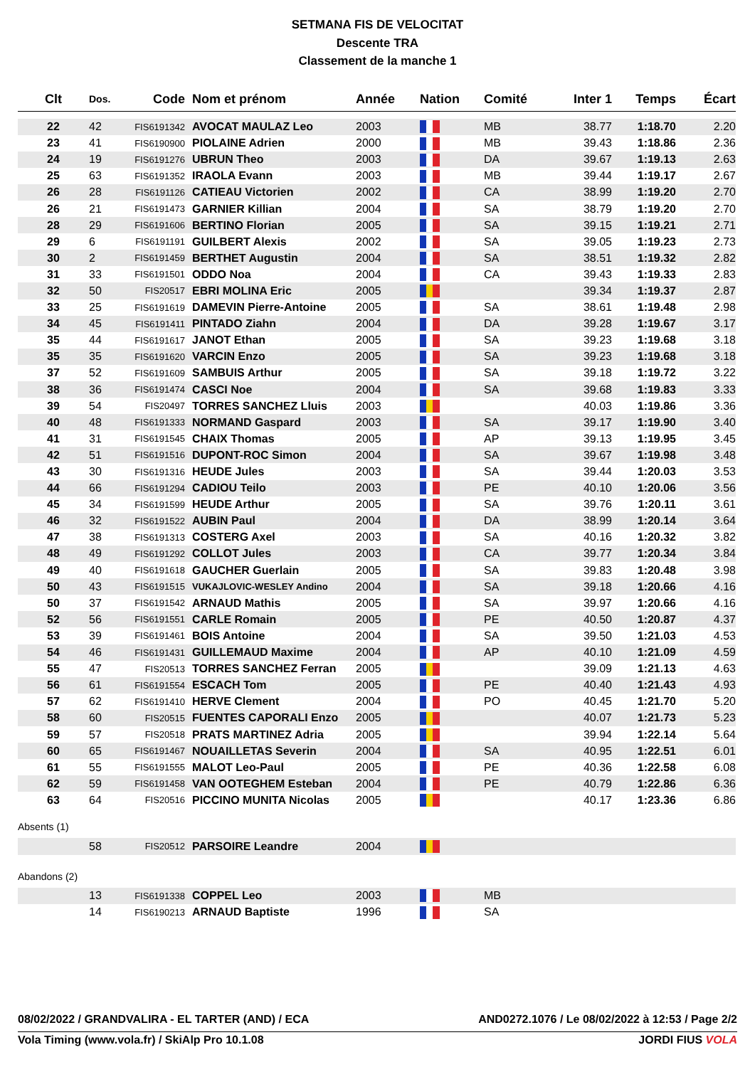SETMANA FIS DE VELOCITAT
Descente TRA
Classement de la manche 1
| Clt | Dos. | Code | Nom et prénom | Année | Nation | Comité | Inter 1 | Temps | Écart |
| --- | --- | --- | --- | --- | --- | --- | --- | --- | --- |
| 22 | 42 | FIS6191342 | AVOCAT MAULAZ Leo | 2003 | | MB | 38.77 | 1:18.70 | 2.20 |
| 23 | 41 | FIS6190900 | PIOLAINE Adrien | 2000 | | MB | 39.43 | 1:18.86 | 2.36 |
| 24 | 19 | FIS6191276 | UBRUN Theo | 2003 | | DA | 39.67 | 1:19.13 | 2.63 |
| 25 | 63 | FIS6191352 | IRAOLA Evann | 2003 | | MB | 39.44 | 1:19.17 | 2.67 |
| 26 | 28 | FIS6191126 | CATIEAU Victorien | 2002 | | CA | 38.99 | 1:19.20 | 2.70 |
| 26 | 21 | FIS6191473 | GARNIER Killian | 2004 | | SA | 38.79 | 1:19.20 | 2.70 |
| 28 | 29 | FIS6191606 | BERTINO Florian | 2005 | | SA | 39.15 | 1:19.21 | 2.71 |
| 29 | 6 | FIS6191191 | GUILBERT Alexis | 2002 | | SA | 39.05 | 1:19.23 | 2.73 |
| 30 | 2 | FIS6191459 | BERTHET Augustin | 2004 | | SA | 38.51 | 1:19.32 | 2.82 |
| 31 | 33 | FIS6191501 | ODDO Noa | 2004 | | CA | 39.43 | 1:19.33 | 2.83 |
| 32 | 50 | FIS20517 | EBRI MOLINA Eric | 2005 | | | 39.34 | 1:19.37 | 2.87 |
| 33 | 25 | FIS6191619 | DAMEVIN Pierre-Antoine | 2005 | | SA | 38.61 | 1:19.48 | 2.98 |
| 34 | 45 | FIS6191411 | PINTADO Ziahn | 2004 | | DA | 39.28 | 1:19.67 | 3.17 |
| 35 | 44 | FIS6191617 | JANOT Ethan | 2005 | | SA | 39.23 | 1:19.68 | 3.18 |
| 35 | 35 | FIS6191620 | VARCIN Enzo | 2005 | | SA | 39.23 | 1:19.68 | 3.18 |
| 37 | 52 | FIS6191609 | SAMBUIS Arthur | 2005 | | SA | 39.18 | 1:19.72 | 3.22 |
| 38 | 36 | FIS6191474 | CASCI Noe | 2004 | | SA | 39.68 | 1:19.83 | 3.33 |
| 39 | 54 | FIS20497 | TORRES SANCHEZ Lluis | 2003 | | | 40.03 | 1:19.86 | 3.36 |
| 40 | 48 | FIS6191333 | NORMAND Gaspard | 2003 | | SA | 39.17 | 1:19.90 | 3.40 |
| 41 | 31 | FIS6191545 | CHAIX Thomas | 2005 | | AP | 39.13 | 1:19.95 | 3.45 |
| 42 | 51 | FIS6191516 | DUPONT-ROC Simon | 2004 | | SA | 39.67 | 1:19.98 | 3.48 |
| 43 | 30 | FIS6191316 | HEUDE Jules | 2003 | | SA | 39.44 | 1:20.03 | 3.53 |
| 44 | 66 | FIS6191294 | CADIOU Teilo | 2003 | | PE | 40.10 | 1:20.06 | 3.56 |
| 45 | 34 | FIS6191599 | HEUDE Arthur | 2005 | | SA | 39.76 | 1:20.11 | 3.61 |
| 46 | 32 | FIS6191522 | AUBIN Paul | 2004 | | DA | 38.99 | 1:20.14 | 3.64 |
| 47 | 38 | FIS6191313 | COSTERG Axel | 2003 | | SA | 40.16 | 1:20.32 | 3.82 |
| 48 | 49 | FIS6191292 | COLLOT Jules | 2003 | | CA | 39.77 | 1:20.34 | 3.84 |
| 49 | 40 | FIS6191618 | GAUCHER Guerlain | 2005 | | SA | 39.83 | 1:20.48 | 3.98 |
| 50 | 43 | FIS6191515 | VUKAJLOVIC-WESLEY Andino | 2004 | | SA | 39.18 | 1:20.66 | 4.16 |
| 50 | 37 | FIS6191542 | ARNAUD Mathis | 2005 | | SA | 39.97 | 1:20.66 | 4.16 |
| 52 | 56 | FIS6191551 | CARLE Romain | 2005 | | PE | 40.50 | 1:20.87 | 4.37 |
| 53 | 39 | FIS6191461 | BOIS Antoine | 2004 | | SA | 39.50 | 1:21.03 | 4.53 |
| 54 | 46 | FIS6191431 | GUILLEMAUD Maxime | 2004 | | AP | 40.10 | 1:21.09 | 4.59 |
| 55 | 47 | FIS20513 | TORRES SANCHEZ Ferran | 2005 | | | 39.09 | 1:21.13 | 4.63 |
| 56 | 61 | FIS6191554 | ESCACH Tom | 2005 | | PE | 40.40 | 1:21.43 | 4.93 |
| 57 | 62 | FIS6191410 | HERVE Clement | 2004 | | PO | 40.45 | 1:21.70 | 5.20 |
| 58 | 60 | FIS20515 | FUENTES CAPORALI Enzo | 2005 | | | 40.07 | 1:21.73 | 5.23 |
| 59 | 57 | FIS20518 | PRATS MARTINEZ Adria | 2005 | | | 39.94 | 1:22.14 | 5.64 |
| 60 | 65 | FIS6191467 | NOUAILLETAS Severin | 2004 | | SA | 40.95 | 1:22.51 | 6.01 |
| 61 | 55 | FIS6191555 | MALOT Leo-Paul | 2005 | | PE | 40.36 | 1:22.58 | 6.08 |
| 62 | 59 | FIS6191458 | VAN OOTEGHEM Esteban | 2004 | | PE | 40.79 | 1:22.86 | 6.36 |
| 63 | 64 | FIS20516 | PICCINO MUNITA Nicolas | 2005 | | | 40.17 | 1:23.36 | 6.86 |
Absents (1)
| | 58 | FIS20512 | PARSOIRE Leandre | 2004 | | |
Abandons (2)
| | 13 | FIS6191338 | COPPEL Leo | 2003 | | MB |
| | 14 | FIS6190213 | ARNAUD Baptiste | 1996 | | SA |
08/02/2022 / GRANDVALIRA - EL TARTER (AND) / ECA AND0272.1076 / Le 08/02/2022 à 12:53 / Page 2/2
Vola Timing (www.vola.fr) / SkiAlp Pro 10.1.08 JORDI FIUS VOLA